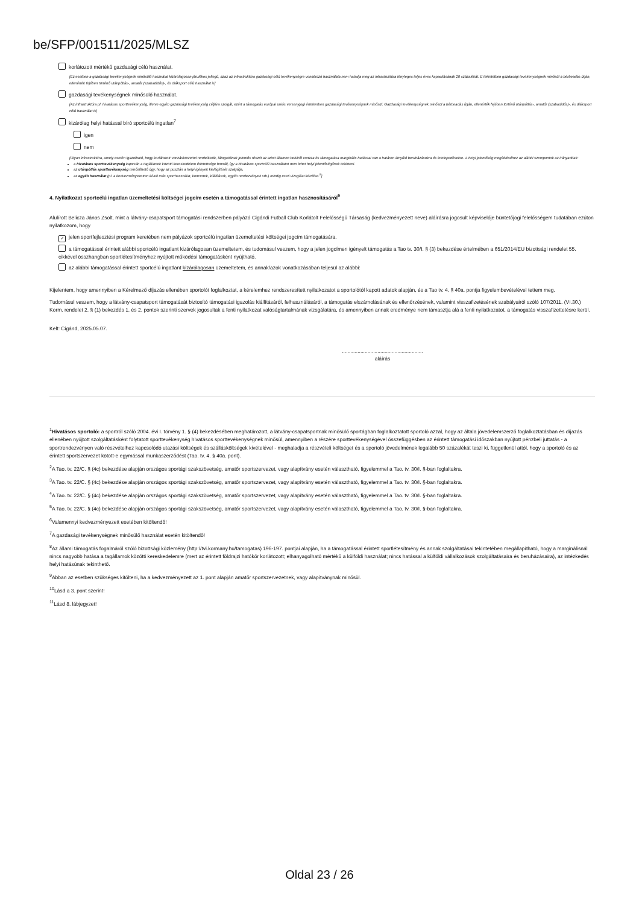be/SFP/001511/2025/MLSZ
korlátozott mértékű gazdasági célú használat.
[Ez esetben a gazdasági tevékenységnek minősülő használat kizárólagosan járulékos jellegű, azaz az infrastruktúra gazdasági célú tevékenységre vonatkozó használata nem haladja meg az infrastruktúra tényleges teljes éves kapacitásának 20 százalékát. E tekintetben gazdasági tevékenységnek minősül a bérbeadás útján, ellenérték fejében történő utánpótlás-, amatőr (szabadidős)-, és diáksport célú használat is]
gazdasági tevékenységnek minősülő használat.
[Az infrastruktúra pl. hivatásos sporttevékenység, illetve egyéb gazdasági tevékenység céljára szolgál, ezért a támogatás európai uniós versenyjogi értelemben gazdasági tevékenységnek minősül. Gazdasági tevékenységnek minősül a bérbeadás útján, ellenérték fejében történő utánpótlás-, amatőr (szabadidős)-, és diáksport célú használat is]
kizárólag helyi hatással bíró sportcélú ingatlan<sup>7</sup>
igen
nem
[Olyan infrastruktúra, amely esetén igazolható, hogy korlátozott vonzáskörzettel rendelkezik, látogatóinak jelentős részét az adott államon belülről vonzza és támogatása marginális hatással van a határon átnyúló beruházásokra és letelepedésekre. A helyi jelentőség megítéléséhez az alábbi szempontok az irányadóak:
a hivatásos sporttevékenység kapcsán a tagállamok közötti kereskedelem érintettsége fennáll, így a hivatásos sportcélú használatot nem lehet helyi jelentőségűnek tekinteni.
az utánpótlás sporttevékenység minősíthető úgy, hogy az pusztán a helyi igények kielégítését szolgálja,
az egyéb használat (pl. a kedvezményezetten kívüli más sporthasználat, koncertek, kiállítások, egyéb rendezvények stb.) mindig eseti vizsgálat kérdése.<sup>8</sup>]
4. Nyilatkozat sportcélú ingatlan üzemeltetési költségei jogcím esetén a támogatással érintett ingatlan hasznosításáról<sup>9</sup>
Alulírott Belicza János Zsolt, mint a látvány-csapatsport támogatási rendszerben pályázó Cigándi Futball Club Korlátolt Felelősségű Társaság (kedvezményezett neve) aláírásra jogosult képviselője büntetőjogi felelősségem tudatában ezúton nyilatkozom, hogy
✓ jelen sportfejlesztési program keretében nem pályázok sportcélú ingatlan üzemeltetési költségei jogcím támogatására.
a támogatással érintett alábbi sportcélú ingatlant kizárólagosan üzemeltetem, és tudomásul veszem, hogy a jelen jogcímen igényelt támogatás a Tao tv. 30/I. § (3) bekezdése értelmében a 651/2014/EU bizottsági rendelet 55. cikkével összhangban sportlétesítményhez nyújtott működési támogatásként nyújtható.
az alábbi támogatással érintett sportcélú ingatlant kizárólagosan üzemeltetem, és annak/azok vonatkozásában teljesül az alábbi:
Kijelentem, hogy amennyiben a Kérelmező díjazás ellenében sportolót foglalkoztat, a kérelemhez rendszeresített nyilatkozatot a sportolótól kapott adatok alapján, és a Tao tv. 4. § 40a. pontja figyelembevételével tettem meg.
Tudomásul veszem, hogy a látvány-csapatsport támogatását biztosító támogatási igazolás kiállításáról, felhasználásáról, a támogatás elszámolásának és ellenőrzésének, valamint visszafizetésének szabályairól szóló 107/2011. (VI.30.) Korm. rendelet 2. § (1) bekezdés 1. és 2. pontok szerinti szervek jogosultak a fenti nyilatkozat valóságtartalmának vizsgálatára, és amennyiben annak eredménye nem támasztja alá a fenti nyilatkozatot, a támogatás visszafizettetésre kerül.
Kelt: Cigánd, 2025.05.07.
.........................................................
aláírás
<sup>1</sup> Hivatásos sportoló: a sportról szóló 2004. évi I. törvény 1. § (4) bekezdésében meghatározott, a látvány-csapatsportnak minősülő sportágban foglalkoztatott sportoló azzal, hogy az általa jövedelemszerző foglalkoztatásban és díjazás ellenében nyújtott szolgáltatásként folytatott sporttevékenység hivatásos sporttevékenységnek minősül, amennyiben a részére sporttevékenységével összefüggésben az érintett támogatási időszakban nyújtott pénzbeli juttatás - a sportrendezvényen való részvételhez kapcsolódó utazási költségek és szállásköltségek kivételével - meghaladja a részvételi költséget és a sportoló jövedelmének legalább 50 százalékát teszi ki, függetlenül attól, hogy a sportoló és az érintett sportszervezet kötött-e egymással munkaszerződést (Tao. tv. 4. § 40a. pont).
<sup>2</sup> A Tao. tv. 22/C. § (4c) bekezdése alapján országos sportági szakszövetség, amatőr sportszervezet, vagy alapítvány esetén választható, figyelemmel a Tao. tv. 30/I. §-ban foglaltakra.
<sup>3</sup> A Tao. tv. 22/C. § (4c) bekezdése alapján országos sportági szakszövetség, amatőr sportszervezet, vagy alapítvány esetén választható, figyelemmel a Tao. tv. 30/I. §-ban foglaltakra.
<sup>4</sup> A Tao. tv. 22/C. § (4c) bekezdése alapján országos sportági szakszövetség, amatőr sportszervezet, vagy alapítvány esetén választható, figyelemmel a Tao. tv. 30/I. §-ban foglaltakra.
<sup>5</sup> A Tao. tv. 22/C. § (4c) bekezdése alapján országos sportági szakszövetség, amatőr sportszervezet, vagy alapítvány esetén választható, figyelemmel a Tao. tv. 30/I. §-ban foglaltakra.
<sup>6</sup> Valamennyi kedvezményezett esetében kitöltendő!
<sup>7</sup> A gazdasági tevékenységnek minősülő használat esetén kitöltendő!
<sup>8</sup> Az állami támogatás fogalmáról szóló bizottsági közlemény (http://tvi.kormany.hu/tamogatas) 196-197. pontjai alapján, ha a támogatással érintett sportlétesítmény és annak szolgáltatásai tekintetében megállapítható, hogy a marginálisnál nincs nagyobb hatása a tagállamok közötti kereskedelemre (mert az érintett földrajzi hatókör korlátozott; elhanyagolható mértékű a külföldi használat; nincs hatással a külföldi vállalkozások szolgáltatásaira és beruházásaira), az intézkedés helyi hatásúnak tekinthető.
<sup>9</sup> Abban az esetben szükséges kitölteni, ha a kedvezményezett az 1. pont alapján amatőr sportszervezetnek, vagy alapítványnak minősül.
<sup>10</sup> Lásd a 3. pont szerint!
<sup>11</sup> Lásd 8. lábjegyzet!
Oldal 23 / 26